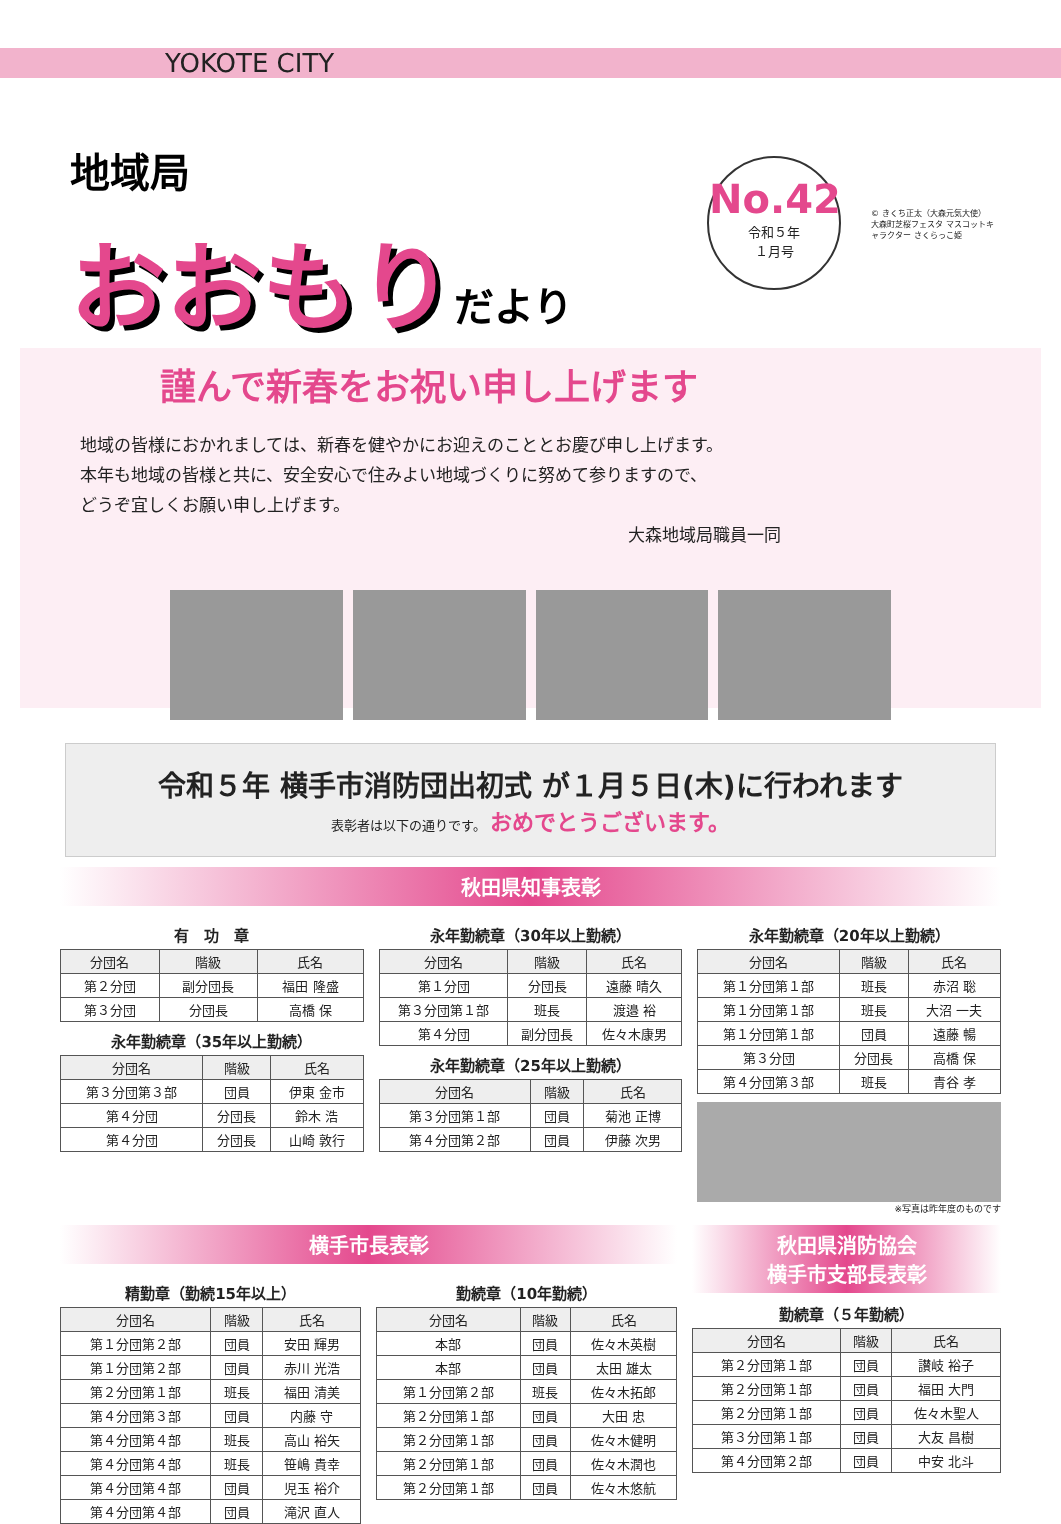YOKOTE CITY
地域局
おおもりだより
No.42
令和５年
１月号
© きくち正太（大森元気大使）
大森町芝桜フェスタ マスコットキャラクター さくらっこ姫
謹んで新春をお祝い申し上げます
地域の皆様におかれましては、新春を健やかにお迎えのこととお慶び申し上げます。
本年も地域の皆様と共に、安全安心で住みよい地域づくりに努めて参りますので、
どうぞ宜しくお願い申し上げます。
大森地域局職員一同
令和５年 横手市消防団出初式 が１月５日(木)に行われます
表彰者は以下の通りです。 おめでとうございます。
秋田県知事表彰
有　功　章
| 分団名 | 階級 | 氏名 |
| --- | --- | --- |
| 第２分団 | 副分団長 | 福田 隆盛 |
| 第３分団 | 分団長 | 高橋 保 |
永年勤続章（35年以上勤続）
| 分団名 | 階級 | 氏名 |
| --- | --- | --- |
| 第３分団第３部 | 団員 | 伊東 金市 |
| 第４分団 | 分団長 | 鈴木 浩 |
| 第４分団 | 分団長 | 山崎 敦行 |
永年勤続章（30年以上勤続）
| 分団名 | 階級 | 氏名 |
| --- | --- | --- |
| 第１分団 | 分団長 | 遠藤 晴久 |
| 第３分団第１部 | 班長 | 渡邉 裕 |
| 第４分団 | 副分団長 | 佐々木康男 |
永年勤続章（25年以上勤続）
| 分団名 | 階級 | 氏名 |
| --- | --- | --- |
| 第３分団第１部 | 団員 | 菊池 正博 |
| 第４分団第２部 | 団員 | 伊藤 次男 |
永年勤続章（20年以上勤続）
| 分団名 | 階級 | 氏名 |
| --- | --- | --- |
| 第１分団第１部 | 班長 | 赤沼 聡 |
| 第１分団第１部 | 班長 | 大沼 一夫 |
| 第１分団第１部 | 団員 | 遠藤 暢 |
| 第３分団 | 分団長 | 高橋 保 |
| 第４分団第３部 | 班長 | 青谷 孝 |
※写真は昨年度のものです
横手市長表彰
精勤章（勤続15年以上）
| 分団名 | 階級 | 氏名 |
| --- | --- | --- |
| 第１分団第２部 | 団員 | 安田 輝男 |
| 第１分団第２部 | 団員 | 赤川 光浩 |
| 第２分団第１部 | 班長 | 福田 清美 |
| 第４分団第３部 | 団員 | 内藤 守 |
| 第４分団第４部 | 班長 | 高山 裕矢 |
| 第４分団第４部 | 班長 | 笹嶋 貴幸 |
| 第４分団第４部 | 団員 | 児玉 裕介 |
| 第４分団第４部 | 団員 | 滝沢 直人 |
勤続章（10年勤続）
| 分団名 | 階級 | 氏名 |
| --- | --- | --- |
| 本部 | 団員 | 佐々木英樹 |
| 本部 | 団員 | 太田 雄太 |
| 第１分団第２部 | 班長 | 佐々木拓郎 |
| 第２分団第１部 | 団員 | 大田 忠 |
| 第２分団第１部 | 団員 | 佐々木健明 |
| 第２分団第１部 | 団員 | 佐々木潤也 |
| 第２分団第１部 | 団員 | 佐々木悠航 |
秋田県消防協会
横手市支部長表彰
勤続章（５年勤続）
| 分団名 | 階級 | 氏名 |
| --- | --- | --- |
| 第２分団第１部 | 団員 | 讃岐 裕子 |
| 第２分団第１部 | 団員 | 福田 大門 |
| 第２分団第１部 | 団員 | 佐々木聖人 |
| 第３分団第１部 | 団員 | 大友 昌樹 |
| 第４分団第２部 | 団員 | 中安 北斗 |